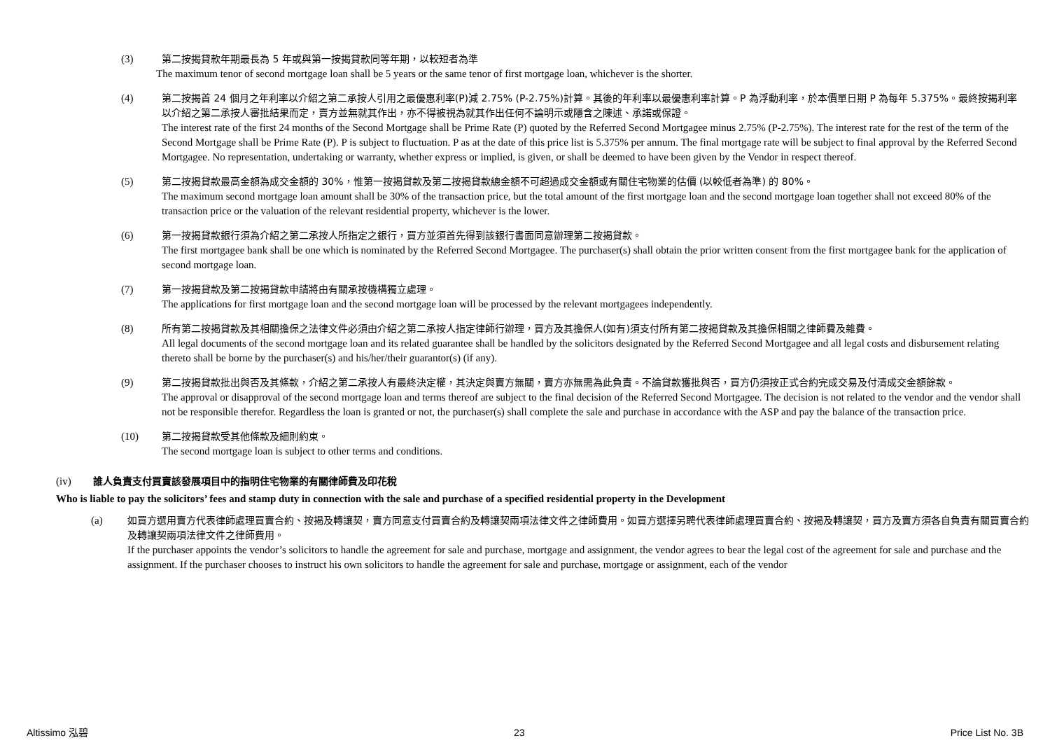(3) 第二按揭貸款年期最長為 5 年或與第一按揭貸款同等年期，以較短者為準
The maximum tenor of second mortgage loan shall be 5 years or the same tenor of first mortgage loan, whichever is the shorter.
(4) 第二按揭首 24 個月之年利率以介紹之第二承按人引用之最優惠利率(P)減 2.75% (P-2.75%)計算。其後的年利率以最優惠利率計算。P 為浮動利率，於本價單日期 P 為每年 5.375%。最終按揭利率以介紹之第二承按人審批結果而定，賣方並無就其作出，亦不得被視為就其作出任何不論明示或隱含之陳述、承諾或保證。
The interest rate of the first 24 months of the Second Mortgage shall be Prime Rate (P) quoted by the Referred Second Mortgagee minus 2.75% (P-2.75%). The interest rate for the rest of the term of the Second Mortgage shall be Prime Rate (P). P is subject to fluctuation. P as at the date of this price list is 5.375% per annum. The final mortgage rate will be subject to final approval by the Referred Second Mortgagee. No representation, undertaking or warranty, whether express or implied, is given, or shall be deemed to have been given by the Vendor in respect thereof.
(5) 第二按揭貸款最高金額為成交金額的 30%，惟第一按揭貸款及第二按揭貸款總金額不可超過成交金額或有關住宅物業的估價 (以較低者為準) 的 80%。
The maximum second mortgage loan amount shall be 30% of the transaction price, but the total amount of the first mortgage loan and the second mortgage loan together shall not exceed 80% of the transaction price or the valuation of the relevant residential property, whichever is the lower.
(6) 第一按揭貸款銀行須為介紹之第二承按人所指定之銀行，買方並須首先得到該銀行書面同意辦理第二按揭貸款。
The first mortgagee bank shall be one which is nominated by the Referred Second Mortgagee. The purchaser(s) shall obtain the prior written consent from the first mortgagee bank for the application of second mortgage loan.
(7) 第一按揭貸款及第二按揭貸款申請將由有關承按機構獨立處理。
The applications for first mortgage loan and the second mortgage loan will be processed by the relevant mortgagees independently.
(8) 所有第二按揭貸款及其相關擔保之法律文件必須由介紹之第二承按人指定律師行辦理，買方及其擔保人(如有)須支付所有第二按揭貸款及其擔保相關之律師費及雜費。
All legal documents of the second mortgage loan and its related guarantee shall be handled by the solicitors designated by the Referred Second Mortgagee and all legal costs and disbursement relating thereto shall be borne by the purchaser(s) and his/her/their guarantor(s) (if any).
(9) 第二按揭貸款批出與否及其條款，介紹之第二承按人有最終決定權，其決定與賣方無關，賣方亦無需為此負責。不論貸款獲批與否，買方仍須按正式合約完成交易及付清成交金額餘款。
The approval or disapproval of the second mortgage loan and terms thereof are subject to the final decision of the Referred Second Mortgagee. The decision is not related to the vendor and the vendor shall not be responsible therefor. Regardless the loan is granted or not, the purchaser(s) shall complete the sale and purchase in accordance with the ASP and pay the balance of the transaction price.
(10) 第二按揭貸款受其他條款及細則約束。
The second mortgage loan is subject to other terms and conditions.
(iv) 誰人負責支付買賣該發展項目中的指明住宅物業的有關律師費及印花稅
Who is liable to pay the solicitors’ fees and stamp duty in connection with the sale and purchase of a specified residential property in the Development
(a) 如買方選用賣方代表律師處理買賣合約、按揭及轉讓契，賣方同意支付買賣合約及轉讓契兩項法律文件之律師費用。如買方選擇另聘代表律師處理買賣合約、按揭及轉讓契，買方及賣方須各自負責有關買賣合約及轉讓契兩項法律文件之律師費用。
If the purchaser appoints the vendor’s solicitors to handle the agreement for sale and purchase, mortgage and assignment, the vendor agrees to bear the legal cost of the agreement for sale and purchase and the assignment. If the purchaser chooses to instruct his own solicitors to handle the agreement for sale and purchase, mortgage or assignment, each of the vendor
Altissimo 泓碧 23 Price List No. 3B